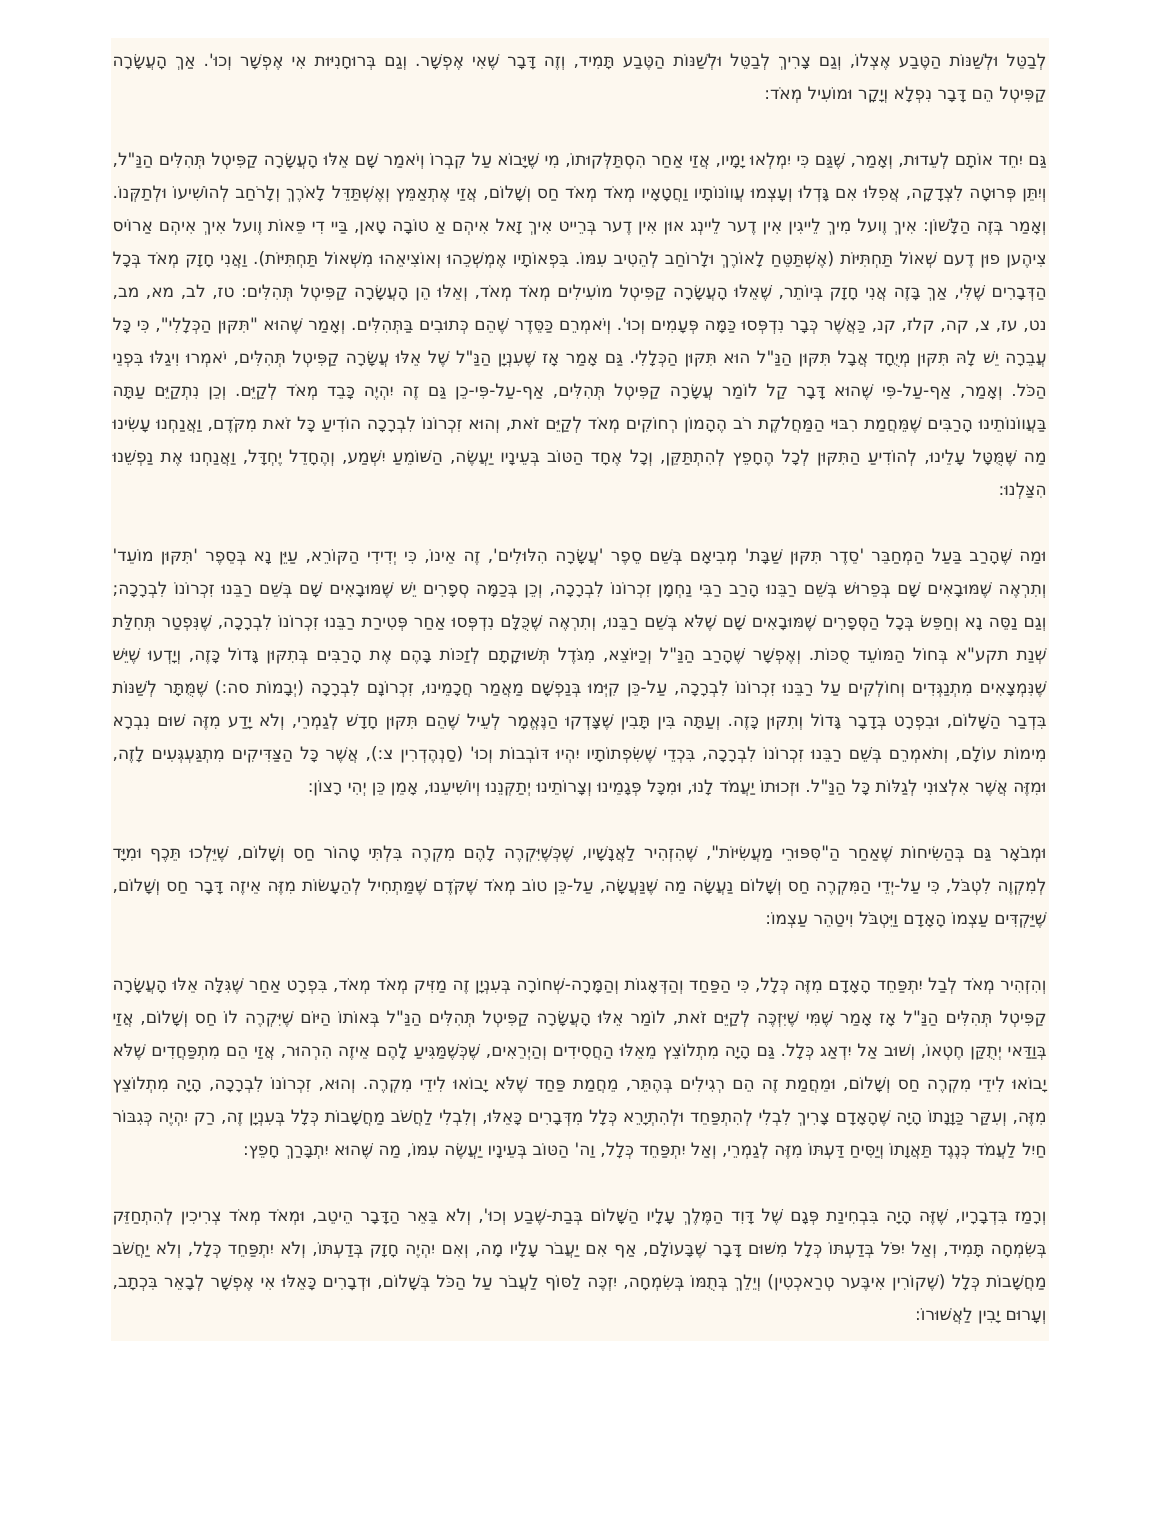לְבַטֵּל וּלְשַׁנּוֹת הַטֶּבַע אֶצְלוֹ, וְגַם צָרִיךְ לְבַטֵּל וּלְשַׁנּוֹת הַטֶּבַע תָּמִיד, וְזֶה דָּבָר שֶׁאִי אֶפְשָׁר. וְגַם בְּרוּחָנִיּוּת אִי אֶפְשָׁר וְכוּ'. אַךְ הָעֲשָׂרָה קַפִּיטְל הֵם דָּבָר נִפְלָא וְיָקָר וּמוֹעִיל מְאֹד:
גַּם יִחֵד אוֹתָם לְעֵדוּת, וְאָמַר, שֶׁגַּם כִּי יִמְלְאוּ יָמָיו, אֲזַי אַחַר הִסְתַּלְּקוּתוֹ, מִי שֶׁיָּבוֹא עַל קִבְרוֹ וְיֹאמַר שָׁם אֵלּוּ הָעֲשָׂרָה קַפִּיטְל תְּהִלִּים הַנַּ"ל, וְיִתֵּן פְּרוּטָה לִצְדָקָה, אֲפִלּוּ אִם גָּדְלוּ וְעָצְמוּ עֲווֹנוֹתָיו וַחֲטָאָיו מְאֹד מְאֹד חַס וְשָׁלוֹם, אֲזַי אֶתְאַמֵּץ וְאֶשְׁתַּדֵּל לָאֹרֶךְ וְלָרֹחַב לְהוֹשִׁיעוֹ וּלְתַקְּנוֹ. וְאָמַר בְּזֶה הַלָּשׁוֹן: אִיךְ וֶועל מִיךְ לֵייגִין אִין דֶער לֵיינְג אוּן אִין דֶער בְּרֵייט אִיךְ זָאל אִיהְם אַ טוֹבָה טָאן, בַּיי דִי פֵּאוֹת וֶועל אִיךְ אִיהְם אַרוֹיס צִיהֶען פוּן דֶעם שְׁאוֹל תַּחְתִּיּוֹת (אֶשְׁתַּטֵּחַ לָאוֹרֶךְ וּלָרוֹחַב לְהֵטִיב עִמּוֹ. בִּפְאוֹתָיו אֶמְשְׁכֵהוּ וְאוֹצִיאֵהוּ מִשְּׁאוֹל תַּחְתִּיּוֹת). וַאֲנִי חָזָק מְאֹד בְּכָל הַדְּבָרִים שֶׁלִּי, אַךְ בָּזֶה אֲנִי חָזָק בְּיוֹתֵר, שֶׁאֵלּוּ הָעֲשָׂרָה קַפִּיטְל מוֹעִילִים מְאֹד מְאֹד, וְאֵלּוּ הֵן הָעֲשָׂרָה קַפִּיטְל תְּהִלִּים: טז, לב, מא, מב, נט, עז, צ, קה, קלז, קנ, כַּאֲשֶׁר כְּבָר נִדְפְּסוּ כַּמָּה פְּעָמִים וְכוּ'. וְיֹאמְרֵם כַּסֵּדֶר שֶׁהֵם כְּתוּבִים בַּתְּהִלִּים. וְאָמַר שֶׁהוּא "תִּקּוּן הַכְּלָלִי", כִּי כָּל עֲבֵרָה יֵשׁ לָהּ תִּקּוּן מְיֻחָד אֲבָל תִּקּוּן הַנַּ"ל הוּא תִּקּוּן הַכְּלָלִי. גַּם אָמַר אָז שֶׁעִנְיָן הַנַּ"ל שֶׁל אֵלּוּ עֲשָׂרָה קַפִּיטְל תְּהִלִּים, יֹאמְרוּ וִיגַלּוּ בִּפְנֵי הַכֹּל. וְאָמַר, אַף-עַל-פִּי שֶׁהוּא דָּבָר קַל לוֹמַר עֲשָׂרָה קַפִּיטְל תְּהִלִּים, אַף-עַל-פִּי-כֵן גַּם זֶה יִהְיֶה כָּבֵד מְאֹד לְקַיֵּם. וְכֵן נִתְקַיֵּם עַתָּה בַּעֲווֹנוֹתֵינוּ הָרַבִּים שֶׁמֵּחֲמַת רִבּוּי הַמַּחֲלֹקֶת רֹב הֶהָמוֹן רְחוֹקִים מְאֹד לְקַיֵּם זֹאת, וְהוּא זִכְרוֹנוֹ לִבְרָכָה הוֹדִיעַ כָּל זֹאת מִקֹּדֶם, וַאֲנַחְנוּ עָשִׂינוּ מַה שֶּׁמֻּטָּל עָלֵינוּ, לְהוֹדִיעַ הַתִּקּוּן לְכָל הֶחָפֵץ לְהִתְתַּקֵּן, וְכָל אֶחָד הַטּוֹב בְּעֵינָיו יַעֲשֶׂה, הַשּׁוֹמֵעַ יִשְׁמַע, וְהֶחָדֵל יֶחְדָּל, וַאֲנַחְנוּ אֶת נַפְשֵׁנוּ הִצַּלְנוּ:
וּמַה שֶּׁהָרַב בַּעַל הַמְחַבֵּר 'סֵדֶר תִּקּוּן שַׁבָּת' מְבִיאָם בְּשֵׁם סֵפֶר 'עֲשָׂרָה הִלּוּלִים', זֶה אֵינוֹ, כִּי יְדִידִי הַקּוֹרֵא, עַיֵּן נָא בְּסֵפֶר 'תִּקּוּן מוֹעֵד' וְתִרְאֶה שֶׁמּוּבָאִים שָׁם בְּפֵרוּשׁ בְּשֵׁם רַבֵּנוּ הָרַב רַבִּי נַחְמָן זִכְרוֹנוֹ לִבְרָכָה, וְכֵן בְּכַמָּה סְפָרִים יֵשׁ שֶׁמּוּבָאִים שָׁם בְּשֵׁם רַבֵּנוּ זִכְרוֹנוֹ לִבְרָכָה; וְגַם נַסֵּה נָא וְחַפֵּשׂ בְּכָל הַסְּפָרִים שֶׁמּוּבָאִים שָׁם שֶׁלֹּא בְּשֵׁם רַבֵּנוּ, וְתִרְאֶה שֶׁכֻּלָּם נִדְפְּסוּ אַחַר פְּטִירַת רַבֵּנוּ זִכְרוֹנוֹ לִבְרָכָה, שֶׁנִּפְטַר תְּחִלַּת שְׁנַת תקע"א בְּחוֹל הַמּוֹעֵד סֻכּוֹת. וְאֶפְשָׁר שֶׁהָרַב הַנַּ"ל וְכַיּוֹצֵא, מִגֹּדֶל תְּשׁוּקָתָם לְזַכּוֹת בָּהֶם אֶת הָרַבִּים בְּתִקּוּן גָּדוֹל כָּזֶה, וְיָדְעוּ שֶׁיֵּשׁ שֶׁנִּמְצָאִים מִתְנַגְּדִים וְחוֹלְקִים עַל רַבֵּנוּ זִכְרוֹנוֹ לִבְרָכָה, עַל-כֵּן קִיְּמוּ בְּנַפְשָׁם מַאֲמַר חֲכָמֵינוּ, זִכְרוֹנָם לִבְרָכָה (יְבָמוֹת סה:) שֶׁמֻּתָּר לְשַׁנּוֹת בִּדְבַר הַשָּׁלוֹם, וּבִפְרָט בְּדָבָר גָּדוֹל וְתִקּוּן כָּזֶה. וְעַתָּה בִּין תָּבִין שֶׁצָּדְקוּ הַנֶּאֱמָר לְעֵיל שֶׁהֵם תִּקּוּן חָדָשׁ לְגַמְרֵי, וְלֹא יָדַע מִזֶּה שׁוּם נִבְרָא מִימוֹת עוֹלָם, וְתֹאמְרֵם בְּשֵׁם רַבֵּנוּ זִכְרוֹנוֹ לִבְרָכָה, בִּכְדֵי שֶׁשִּׂפְתוֹתָיו יִהְיוּ דּוֹבְבוֹת וְכוּ' (סַנְהֶדְרִין צ:), אֲשֶׁר כָּל הַצַּדִּיקִים מִתְגַּעְגְּעִים לָזֶה, וּמִזֶּה אֲשֶׁר אִלְצוּנִי לְגַלּוֹת כָּל הַנַּ"ל. וּזְכוּתוֹ יַעֲמֹד לָנוּ, וּמִכָּל פְּגָמֵינוּ וְצָרוֹתֵינוּ יְתַקְּנֵנוּ וְיוֹשִׁיעֵנוּ, אָמֵן כֵּן יְהִי רָצוֹן:
וּמְבֹאָר גַּם בְּהַשִּׂיחוֹת שֶׁאַחַר הַ"סִּפּוּרֵי מַעֲשִׂיּוֹת", שֶׁהִזְהִיר לַאֲנָשָׁיו, שֶׁכְּשֶׁיִּקְרֶה לָהֶם מִקְרֶה בִּלְתִּי טָהוֹר חַס וְשָׁלוֹם, שֶׁיֵּלְכוּ תֵּכֶף וּמִיָּד לְמִקְוֶה לִטְבֹּל, כִּי עַל-יְדֵי הַמִּקְרֶה חַס וְשָׁלוֹם נַעֲשָׂה מַה שֶּׁנַּעֲשָׂה, עַל-כֵּן טוֹב מְאֹד שֶׁקֹּדֶם שֶׁמַּתְחִיל לְהֵעָשׂוֹת מִזֶּה אֵיזֶה דָּבָר חַס וְשָׁלוֹם, שֶׁיַּקְדִּים עַצְמוֹ הָאָדָם וַיִּטְבֹּל וִיטַהֵר עַצְמוֹ:
וְהִזְהִיר מְאֹד לְבַל יִתְפַּחֵד הָאָדָם מִזֶּה כְּלָל, כִּי הַפַּחַד וְהַדְּאָגוֹת וְהַמָּרָה-שְׁחוֹרָה בְּעִנְיָן זֶה מַזִּיק מְאֹד מְאֹד, בִּפְרָט אַחַר שֶׁגִּלָּה אֵלּוּ הָעֲשָׂרָה קַפִּיטְל תְּהִלִּים הַנַּ"ל אָז אָמַר שֶׁמִּי שֶׁיִּזְכֶּה לְקַיֵּם זֹאת, לוֹמַר אֵלּוּ הָעֲשָׂרָה קַפִּיטְל תְּהִלִּים הַנַּ"ל בְּאוֹתוֹ הַיּוֹם שֶׁיִּקְרֶה לוֹ חַס וְשָׁלוֹם, אֲזַי בְּוַדַּאי יְתֻקַּן חֶטְאוֹ, וְשׁוּב אַל יִדְאַג כְּלָל. גַּם הָיָה מִתְלוֹצֵץ מֵאֵלּוּ הַחֲסִידִים וְהַיְרֵאִים, שֶׁכְּשֶׁמַּגִּיעַ לָהֶם אֵיזֶה הִרְהוּר, אֲזַי הֵם מִתְפַּחֲדִים שֶׁלֹּא יָבוֹאוּ לִידֵי מִקְרֶה חַס וְשָׁלוֹם, וּמֵחֲמַת זֶה הֵם רְגִילִים בְּהֶתֵּר, מֵחֲמַת פַּחַד שֶׁלֹּא יָבוֹאוּ לִידֵי מִקְרֶה. וְהוּא, זִכְרוֹנוֹ לִבְרָכָה, הָיָה מִתְלוֹצֵץ מִזֶּה, וְעִקַּר כַּוָּנָתוֹ הָיָה שֶׁהָאָדָם צָרִיךְ לִבְלִי לְהִתְפַּחֵד וּלְהִתְיָרֵא כְּלָל מִדְּבָרִים כָּאֵלּוּ, וְלִבְלִי לַחֲשֹׁב מַחֲשָׁבוֹת כְּלָל בְּעִנְיָן זֶה, רַק יִהְיֶה כְּגִבּוֹר חַיִל לַעֲמֹד כְּנֶגֶד תַּאֲוָתוֹ וְיַסִּיחַ דַּעְתּוֹ מִזֶּה לְגַמְרֵי, וְאַל יִתְפַּחֵד כְּלָל, וַה' הַטּוֹב בְּעֵינָיו יַעֲשֶׂה עִמּוֹ, מַה שֶּׁהוּא יִתְבָּרַךְ חָפֵץ:
וְרָמַז בִּדְבָרָיו, שֶׁזֶּה הָיָה בִּבְחִינַת פְּגָם שֶׁל דָּוִד הַמֶּלֶךְ עָלָיו הַשָּׁלוֹם בְּבַת-שֶׁבַע וְכוּ', וְלֹא בֵּאֵר הַדָּבָר הֵיטֵב, וּמְאֹד מְאֹד צְרִיכִין לְהִתְחַזֵּק בְּשִׂמְחָה תָּמִיד, וְאַל יִפֹּל בְּדַעְתּוֹ כְּלָל מִשּׁוּם דָּבָר שֶׁבָּעוֹלָם, אַף אִם יַעֲבֹר עָלָיו מָה, וְאִם יִהְיֶה חָזָק בְּדַעְתּוֹ, וְלֹא יִתְפַּחֵד כְּלָל, וְלֹא יַחֲשֹׁב מַחֲשָׁבוֹת כְּלָל (שֶׁקוֹרִין אִיבֶּער טְרַאכְטִין) וְיֵלֵךְ בְּתֻמּוֹ בְּשִׂמְחָה, יִזְכֶּה לַסּוֹף לַעֲבֹר עַל הַכֹּל בְּשָׁלוֹם, וּדְבָרִים כָּאֵלּוּ אִי אֶפְשָׁר לְבָאֵר בִּכְתָב, וְעָרוּם יָבִין לַאֲשׁוּרוֹ: